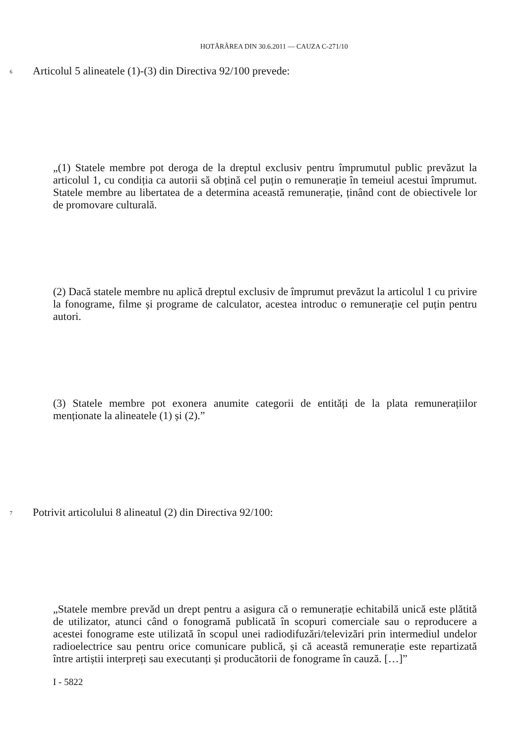HOTĂRÂREA DIN 30.6.2011 — CAUZA C-271/10
6
Articolul 5 alineatele (1)-(3) din Directiva 92/100 prevede:
„(1) Statele membre pot deroga de la dreptul exclusiv pentru împrumutul public prevăzut la articolul 1, cu condiția ca autorii să obțină cel puțin o remunerație în temeiul acestui împrumut. Statele membre au libertatea de a determina această remunerație, ținând cont de obiectivele lor de promovare culturală.
(2) Dacă statele membre nu aplică dreptul exclusiv de împrumut prevăzut la articolul 1 cu privire la fonograme, filme și programe de calculator, acestea introduc o remunerație cel puțin pentru autori.
(3) Statele membre pot exonera anumite categorii de entități de la plata remunerațiilor menționate la alineatele (1) și (2).”
7
Potrivit articolului 8 alineatul (2) din Directiva 92/100:
„Statele membre prevăd un drept pentru a asigura că o remunerație echitabilă unică este plătită de utilizator, atunci când o fonogramă publicată în scopuri comerciale sau o reproducere a acestei fonograme este utilizată în scopul unei radiodifuzări/televizări prin intermediul undelor radioelectrice sau pentru orice comunicare publică, și că această remunerație este repartizată între artiștii interpreți sau executanți și producătorii de fonograme în cauză. […]”
I - 5822